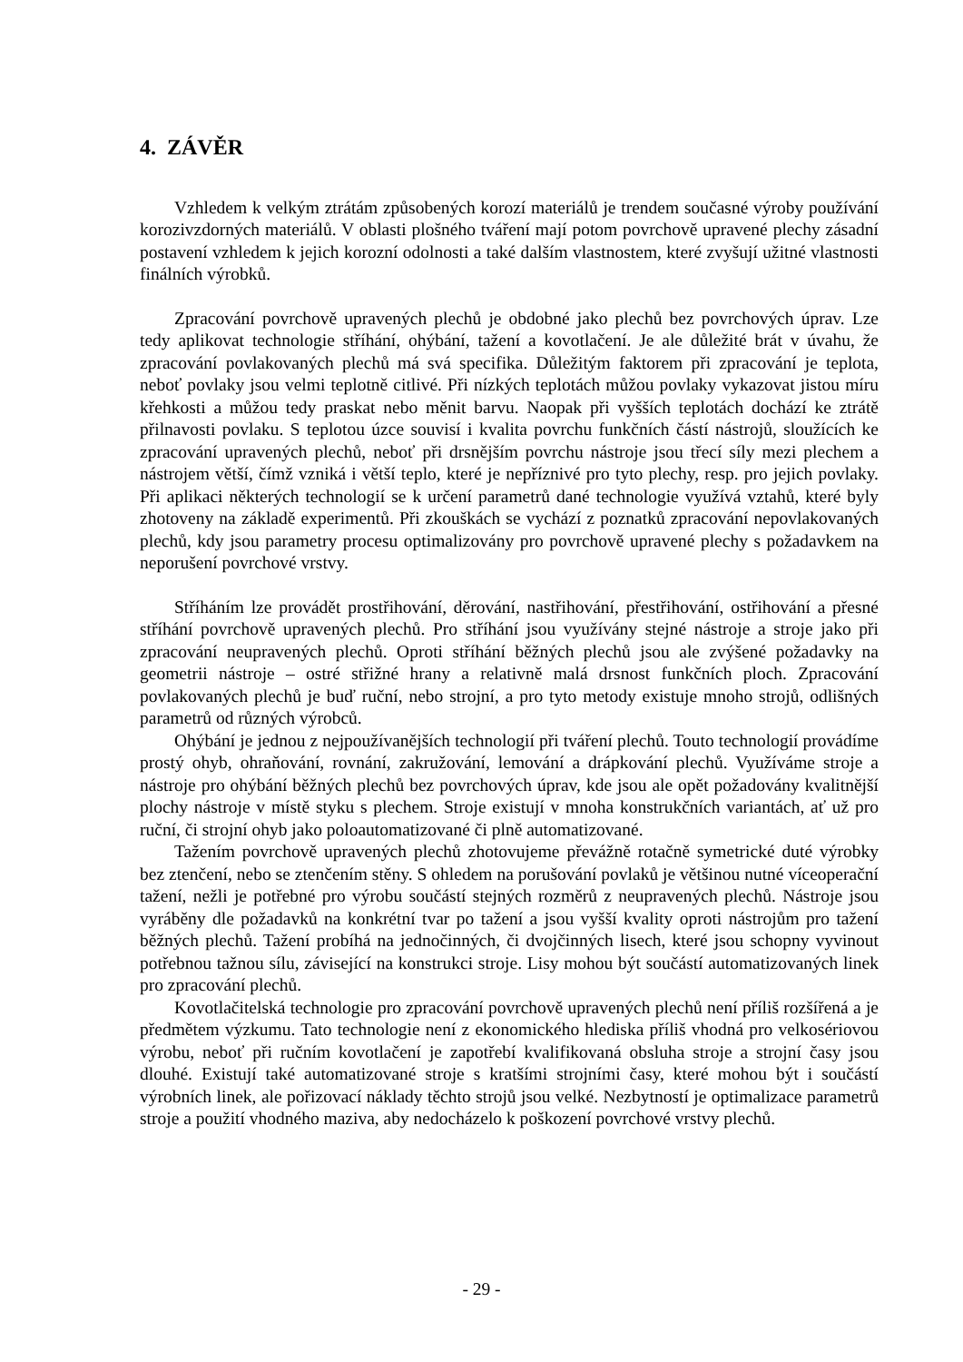4. ZÁVĚR
Vzhledem k velkým ztrátám způsobených korozí materiálů je trendem současné výroby používání korozivzdorných materiálů. V oblasti plošného tváření mají potom povrchově upravené plechy zásadní postavení vzhledem k jejich korozní odolnosti a také dalším vlastnostem, které zvyšují užitné vlastnosti finálních výrobků.
Zpracování povrchově upravených plechů je obdobné jako plechů bez povrchových úprav. Lze tedy aplikovat technologie stříhání, ohýbání, tažení a kovotlačení. Je ale důležité brát v úvahu, že zpracování povlakovaných plechů má svá specifika. Důležitým faktorem při zpracování je teplota, neboť povlaky jsou velmi teplotně citlivé. Při nízkých teplotách můžou povlaky vykazovat jistou míru křehkosti a můžou tedy praskat nebo měnit barvu. Naopak při vyšších teplotách dochází ke ztrátě přilnavosti povlaku. S teplotou úzce souvisí i kvalita povrchu funkčních částí nástrojů, sloužících ke zpracování upravených plechů, neboť při drsnějším povrchu nástroje jsou třecí síly mezi plechem a nástrojem větší, čímž vzniká i větší teplo, které je nepříznivé pro tyto plechy, resp. pro jejich povlaky. Při aplikaci některých technologií se k určení parametrů dané technologie využívá vztahů, které byly zhotoveny na základě experimentů. Při zkouškách se vychází z poznatků zpracování nepovlakovaných plechů, kdy jsou parametry procesu optimalizovány pro povrchově upravené plechy s požadavkem na neporušení povrchové vrstvy.
Stříháním lze provádět prostřihování, děrování, nastřihování, přestřihování, ostřihování a přesné stříhání povrchově upravených plechů. Pro stříhání jsou využívány stejné nástroje a stroje jako při zpracování neupravených plechů. Oproti stříhání běžných plechů jsou ale zvýšené požadavky na geometrii nástroje – ostré střižné hrany a relativně malá drsnost funkčních ploch. Zpracování povlakovaných plechů je buď ruční, nebo strojní, a pro tyto metody existuje mnoho strojů, odlišných parametrů od různých výrobců.
Ohýbání je jednou z nejpoužívanějších technologií při tváření plechů. Touto technologií provádíme prostý ohyb, ohraňování, rovnání, zakružování, lemování a drápkování plechů. Využíváme stroje a nástroje pro ohýbání běžných plechů bez povrchových úprav, kde jsou ale opět požadovány kvalitnější plochy nástroje v místě styku s plechem. Stroje existují v mnoha konstrukčních variantách, ať už pro ruční, či strojní ohyb jako poloautomatizované či plně automatizované.
Tažením povrchově upravených plechů zhotovujeme převážně rotačně symetrické duté výrobky bez ztenčení, nebo se ztenčením stěny. S ohledem na porušování povlaků je většinou nutné víceoperační tažení, nežli je potřebné pro výrobu součástí stejných rozměrů z neupravených plechů. Nástroje jsou vyráběny dle požadavků na konkrétní tvar po tažení a jsou vyšší kvality oproti nástrojům pro tažení běžných plechů. Tažení probíhá na jednočinných, či dvojčinných lisech, které jsou schopny vyvinout potřebnou tažnou sílu, závisející na konstrukci stroje. Lisy mohou být součástí automatizovaných linek pro zpracování plechů.
Kovotlačitelská technologie pro zpracování povrchově upravených plechů není příliš rozšířená a je předmětem výzkumu. Tato technologie není z ekonomického hlediska příliš vhodná pro velkosériovou výrobu, neboť při ručním kovotlačení je zapotřebí kvalifikovaná obsluha stroje a strojní časy jsou dlouhé. Existují také automatizované stroje s kratšími strojními časy, které mohou být i součástí výrobních linek, ale pořizovací náklady těchto strojů jsou velké. Nezbytností je optimalizace parametrů stroje a použití vhodného maziva, aby nedocházelo k poškození povrchové vrstvy plechů.
- 29 -